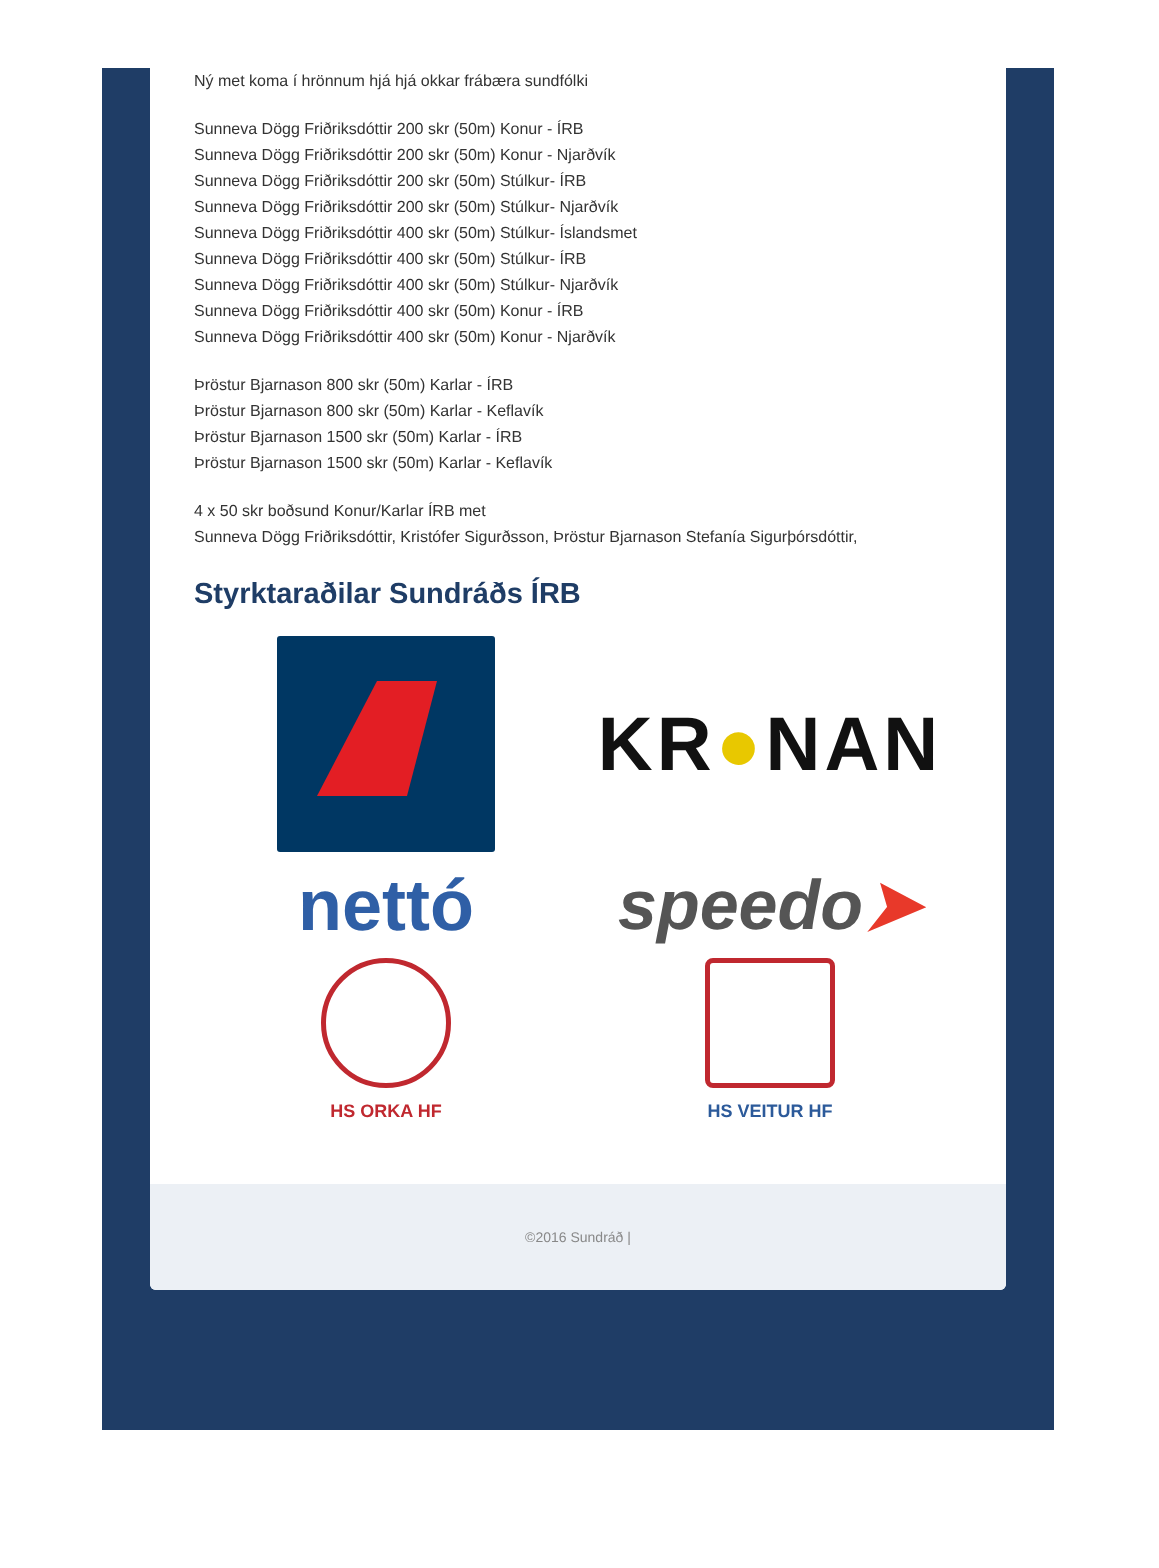Ný met koma í hrönnum hjá hjá okkar frábæra sundfólki
Sunneva Dögg Friðriksdóttir 200 skr (50m) Konur - ÍRB
Sunneva Dögg Friðriksdóttir 200 skr (50m) Konur - Njarðvík
Sunneva Dögg Friðriksdóttir 200 skr (50m) Stúlkur- ÍRB
Sunneva Dögg Friðriksdóttir 200 skr (50m) Stúlkur- Njarðvík
Sunneva Dögg Friðriksdóttir 400 skr (50m) Stúlkur- Íslandsmet
Sunneva Dögg Friðriksdóttir 400 skr (50m) Stúlkur- ÍRB
Sunneva Dögg Friðriksdóttir 400 skr (50m) Stúlkur- Njarðvík
Sunneva Dögg Friðriksdóttir 400 skr (50m) Konur - ÍRB
Sunneva Dögg Friðriksdóttir 400 skr (50m) Konur - Njarðvík
Þröstur Bjarnason 800 skr (50m) Karlar - ÍRB
Þröstur Bjarnason 800 skr (50m) Karlar - Keflavík
Þröstur Bjarnason 1500 skr (50m) Karlar - ÍRB
Þröstur Bjarnason 1500 skr (50m) Karlar - Keflavík
4 x 50 skr boðsund Konur/Karlar ÍRB met
Sunneva Dögg Friðriksdóttir, Kristófer Sigurðsson, Þröstur Bjarnason Stefanía Sigurþórsdóttir,
Styrktaraðilar Sundráðs ÍRB
KR●NAN
nettó
speedo➤
HS ORKA HF
HS VEITUR HF
©2016 Sundráð |